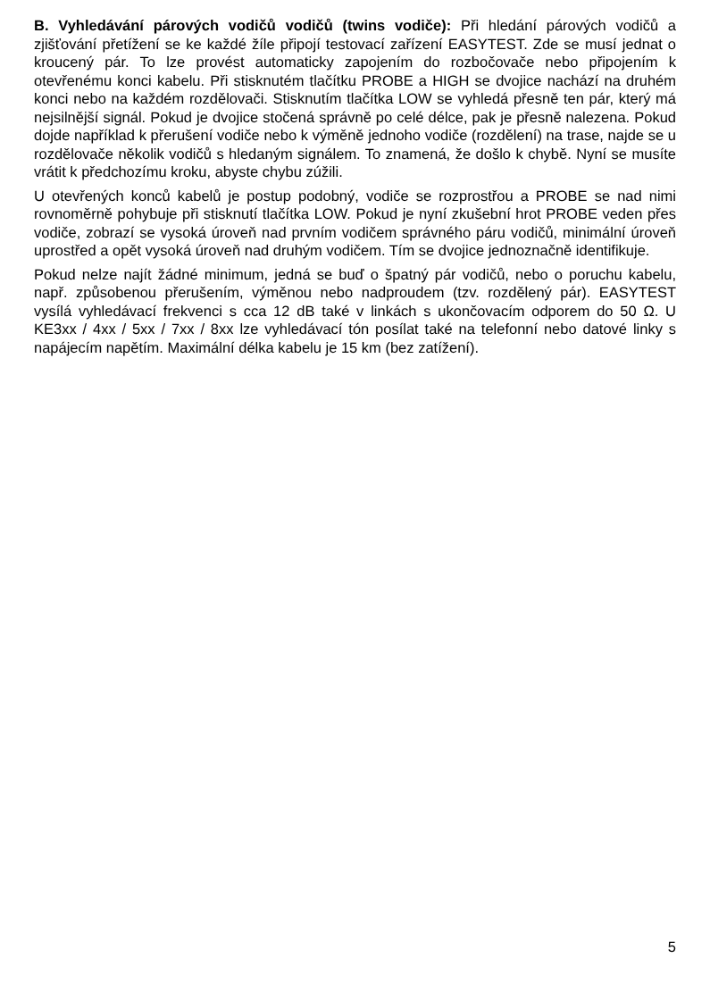B. Vyhledávání párových vodičů vodičů (twins vodiče): Při hledání párových vodičů a zjišťování přetížení se ke každé žíle připojí testovací zařízení EASYTEST. Zde se musí jednat o kroucený pár. To lze provést automaticky zapojením do rozbočovače nebo připojením k otevřenému konci kabelu. Při stisknutém tlačítku PROBE a HIGH se dvojice nachází na druhém konci nebo na každém rozdělovači. Stisknutím tlačítka LOW se vyhledá přesně ten pár, který má nejsilnější signál. Pokud je dvojice stočená správně po celé délce, pak je přesně nalezena. Pokud dojde například k přerušení vodiče nebo k výměně jednoho vodiče (rozdělení) na trase, najde se u rozdělovače několik vodičů s hledaným signálem. To znamená, že došlo k chybě. Nyní se musíte vrátit k předchozímu kroku, abyste chybu zúžili.
U otevřených konců kabelů je postup podobný, vodiče se rozprostřou a PROBE se nad nimi rovnoměrně pohybuje při stisknutí tlačítka LOW. Pokud je nyní zkušební hrot PROBE veden přes vodiče, zobrazí se vysoká úroveň nad prvním vodičem správného páru vodičů, minimální úroveň uprostřed a opět vysoká úroveň nad druhým vodičem. Tím se dvojice jednoznačně identifikuje.
Pokud nelze najít žádné minimum, jedná se buď o špatný pár vodičů, nebo o poruchu kabelu, např. způsobenou přerušením, výměnou nebo nadproudem (tzv. rozdělený pár). EASYTEST vysílá vyhledávací frekvenci s cca 12 dB také v linkách s ukončovacím odporem do 50 Ω. U KE3xx / 4xx / 5xx / 7xx / 8xx lze vyhledávací tón posílat také na telefonní nebo datové linky s napájecím napětím. Maximální délka kabelu je 15 km (bez zatížení).
5